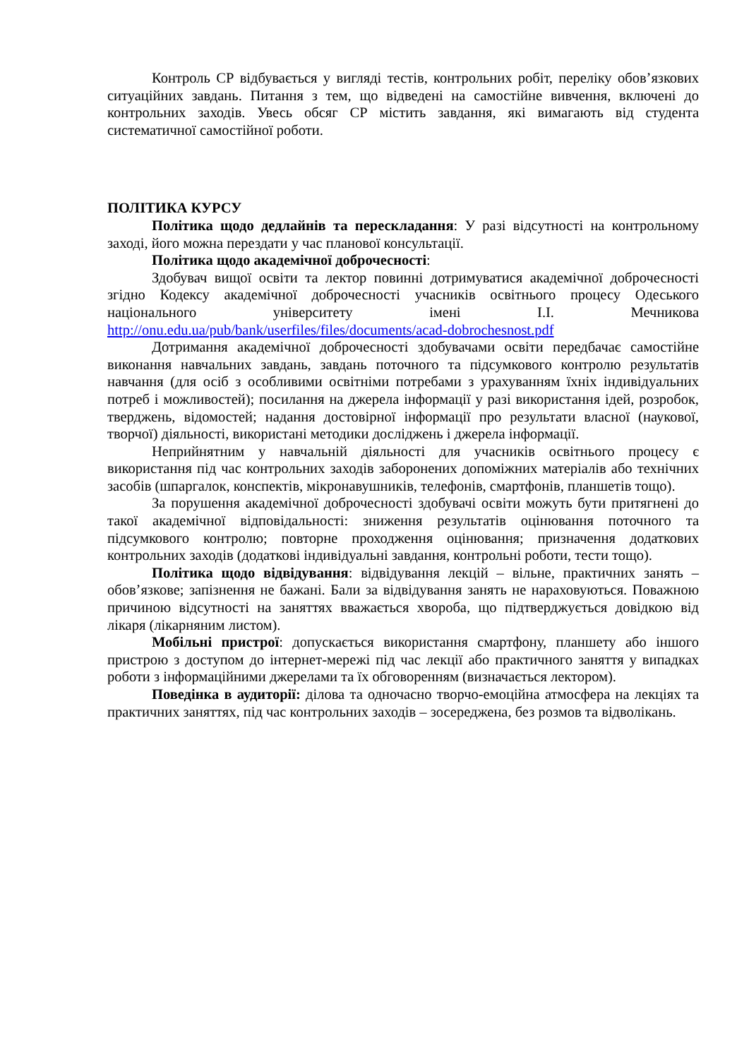Контроль СР відбувається у вигляді тестів, контрольних робіт, переліку обов’язкових ситуаційних завдань. Питання з тем, що відведені на самостійне вивчення, включені до контрольних заходів. Увесь обсяг СР містить завдання, які вимагають від студента систематичної самостійної роботи.
ПОЛІТИКА КУРСУ
Політика щодо дедлайнів та перескладання: У разі відсутності на контрольному заході, його можна перездати у час планової консультації.
Політика щодо академічної доброчесності:
Здобувач вищої освіти та лектор повинні дотримуватися академічної доброчесності згідно Кодексу академічної доброчесності учасників освітнього процесу Одеського національного університету імені І.І. Мечникова http://onu.edu.ua/pub/bank/userfiles/files/documents/acad-dobrochesnost.pdf
Дотримання академічної доброчесності здобувачами освіти передбачає самостійне виконання навчальних завдань, завдань поточного та підсумкового контролю результатів навчання (для осіб з особливими освітніми потребами з урахуванням їхніх індивідуальних потреб і можливостей); посилання на джерела інформації у разі використання ідей, розробок, тверджень, відомостей; надання достовірної інформації про результати власної (наукової, творчої) діяльності, використані методики досліджень і джерела інформації.
Неприйнятним у навчальній діяльності для учасників освітнього процесу є використання під час контрольних заходів заборонених допоміжних матеріалів або технічних засобів (шпаргалок, конспектів, мікронавушників, телефонів, смартфонів, планшетів тощо).
За порушення академічної доброчесності здобувачі освіти можуть бути притягнені до такої академічної відповідальності: зниження результатів оцінювання поточного та підсумкового контролю; повторне проходження оцінювання; призначення додаткових контрольних заходів (додаткові індивідуальні завдання, контрольні роботи, тести тощо).
Політика щодо відвідування: відвідування лекцій – вільне, практичних занять – обов’язкове; запізнення не бажані. Бали за відвідування занять не нараховуються. Поважною причиною відсутності на заняттях вважається хвороба, що підтверджується довідкою від лікаря (лікарняним листом).
Мобільні пристрої: допускається використання смартфону, планшету або іншого пристрою з доступом до інтернет-мережі під час лекції або практичного заняття у випадках роботи з інформаційними джерелами та їх обговоренням (визначається лектором).
Поведінка в аудиторії: ділова та одночасно творчо-емоційна атмосфера на лекціях та практичних заняттях, під час контрольних заходів – зосереджена, без розмов та відволікань.